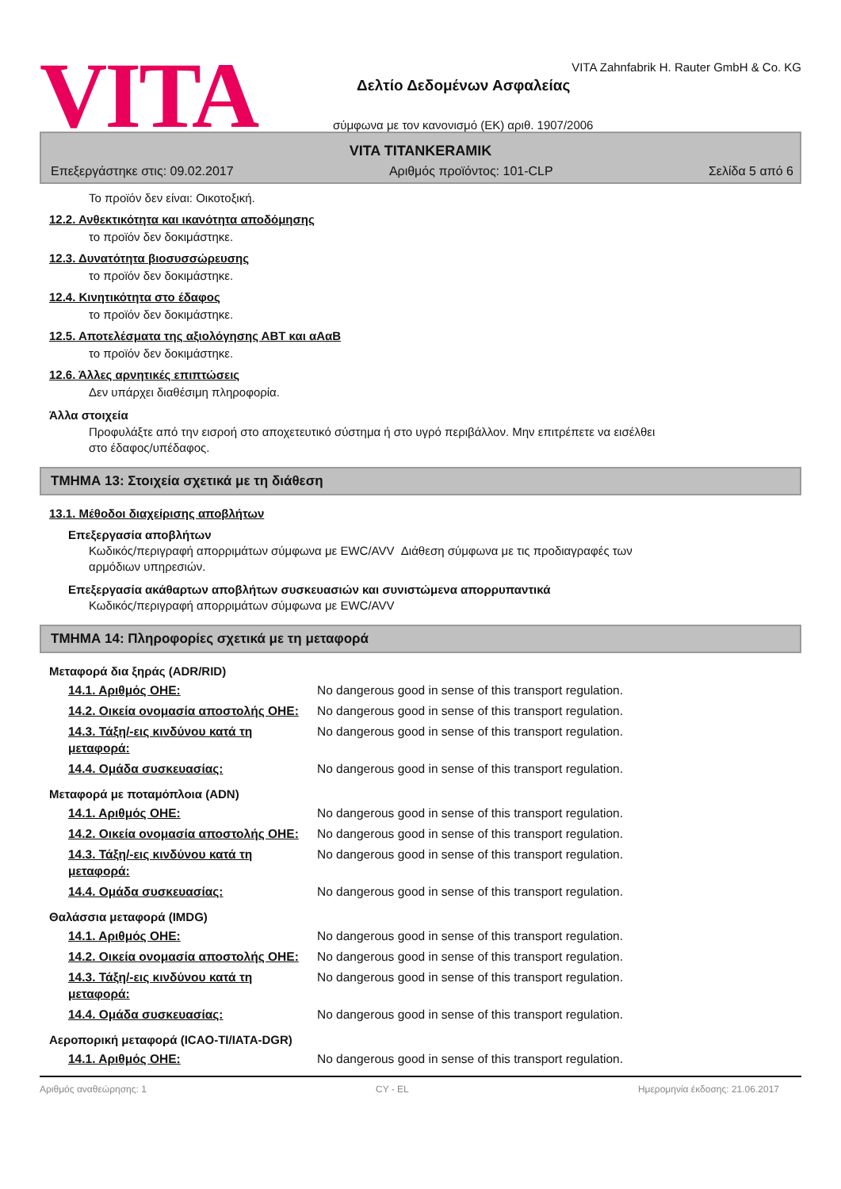VITA
VITA Zahnfabrik H. Rauter GmbH & Co. KG
Δελτίο Δεδομένων Ασφαλείας
σύμφωνα με τον κανονισμό (ΕΚ) αριθ. 1907/2006
VITA TITANKERAMIK
Επεξεργάστηκε στις: 09.02.2017 Αριθμός προϊόντος: 101-CLP Σελίδα 5 από 6
Το προϊόν δεν είναι: Οικοτοξική.
12.2. Ανθεκτικότητα και ικανότητα αποδόμησης
το προϊόν δεν δοκιμάστηκε.
12.3. Δυνατότητα βιοσυσσώρευσης
το προϊόν δεν δοκιμάστηκε.
12.4. Κινητικότητα στο έδαφος
το προϊόν δεν δοκιμάστηκε.
12.5. Αποτελέσματα της αξιολόγησης ΑΒΤ και αΑαΒ
το προϊόν δεν δοκιμάστηκε.
12.6. Άλλες αρνητικές επιπτώσεις
Δεν υπάρχει διαθέσιμη πληροφορία.
Άλλα στοιχεία
Προφυλάξτε από την εισροή στο αποχετευτικό σύστημα ή στο υγρό περιβάλλον. Μην επιτρέπετε να εισέλθει
στο έδαφος/υπέδαφος.
ΤΜΗΜΑ 13: Στοιχεία σχετικά με τη διάθεση
13.1. Μέθοδοι διαχείρισης αποβλήτων
Επεξεργασία αποβλήτων
Κωδικός/περιγραφή απορριμάτων σύμφωνα με EWC/AVV Διάθεση σύμφωνα με τις προδιαγραφές των
αρμόδιων υπηρεσιών.
Επεξεργασία ακάθαρτων αποβλήτων συσκευασιών και συνιστώμενα απορρυπαντικά
Κωδικός/περιγραφή απορριμάτων σύμφωνα με EWC/AVV
ΤΜΗΜΑ 14: Πληροφορίες σχετικά με τη μεταφορά
Μεταφορά δια ξηράς (ADR/RID)
| 14.1. Αριθμός ΟΗΕ: | No dangerous good in sense of this transport regulation. |
| 14.2. Οικεία ονομασία αποστολής ΟΗΕ: | No dangerous good in sense of this transport regulation. |
| 14.3. Τάξη/-εις κινδύνου κατά τη μεταφορά: | No dangerous good in sense of this transport regulation. |
| 14.4. Ομάδα συσκευασίας: | No dangerous good in sense of this transport regulation. |
Μεταφορά με ποταμόπλοια (ADN)
| 14.1. Αριθμός ΟΗΕ: | No dangerous good in sense of this transport regulation. |
| 14.2. Οικεία ονομασία αποστολής ΟΗΕ: | No dangerous good in sense of this transport regulation. |
| 14.3. Τάξη/-εις κινδύνου κατά τη μεταφορά: | No dangerous good in sense of this transport regulation. |
| 14.4. Ομάδα συσκευασίας: | No dangerous good in sense of this transport regulation. |
Θαλάσσια μεταφορά (IMDG)
| 14.1. Αριθμός ΟΗΕ: | No dangerous good in sense of this transport regulation. |
| 14.2. Οικεία ονομασία αποστολής ΟΗΕ: | No dangerous good in sense of this transport regulation. |
| 14.3. Τάξη/-εις κινδύνου κατά τη μεταφορά: | No dangerous good in sense of this transport regulation. |
| 14.4. Ομάδα συσκευασίας: | No dangerous good in sense of this transport regulation. |
Αεροπορική μεταφορά (ICAO-TI/IATA-DGR)
| 14.1. Αριθμός ΟΗΕ: | No dangerous good in sense of this transport regulation. |
Αριθμός αναθεώρησης: 1 CY - EL Ημερομηνία έκδοσης: 21.06.2017